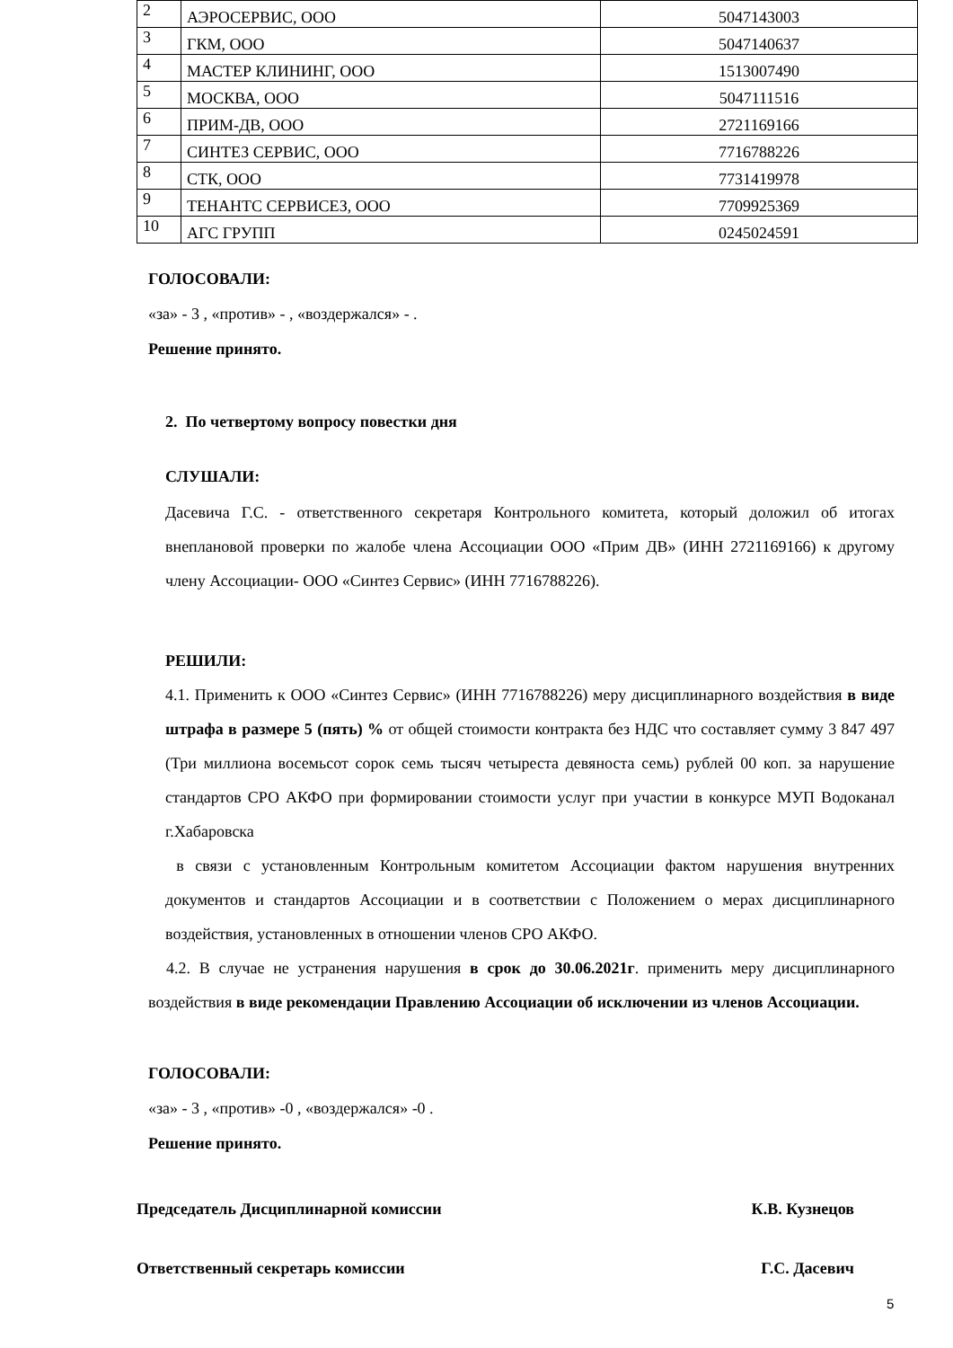| 2 | АЭРОСЕРВИС, ООО | 5047143003 |
| 3 | ГКМ, ООО | 5047140637 |
| 4 | МАСТЕР КЛИНИНГ, ООО | 1513007490 |
| 5 | МОСКВА, ООО | 5047111516 |
| 6 | ПРИМ-ДВ, ООО | 2721169166 |
| 7 | СИНТЕЗ СЕРВИС, ООО | 7716788226 |
| 8 | СТК, ООО | 7731419978 |
| 9 | ТЕНАНТС СЕРВИСЕЗ, ООО | 7709925369 |
| 10 | АГС ГРУПП | 0245024591 |
ГОЛОСОВАЛИ:
«за» - 3 , «против» - , «воздержался» - .
Решение принято.
2. По четвертому вопросу повестки дня
СЛУШАЛИ:
Дасевича Г.С. - ответственного секретаря Контрольного комитета, который доложил об итогах внеплановой проверки по жалобе члена Ассоциации ООО «Прим ДВ» (ИНН 2721169166) к другому члену Ассоциации- ООО «Синтез Сервис» (ИНН 7716788226).
РЕШИЛИ:
4.1. Применить к ООО «Синтез Сервис» (ИНН 7716788226) меру дисциплинарного воздействия в виде штрафа в размере 5 (пять) % от общей стоимости контракта без НДС что составляет сумму 3 847 497 (Три миллиона восемьсот сорок семь тысяч четыреста девяноста семь) рублей 00 коп. за нарушение стандартов СРО АКФО при формировании стоимости услуг при участии в конкурсе МУП Водоканал г.Хабаровска
в связи с установленным Контрольным комитетом Ассоциации фактом нарушения внутренних документов и стандартов Ассоциации и в соответствии с Положением о мерах дисциплинарного воздействия, установленных в отношении членов СРО АКФО.
4.2. В случае не устранения нарушения в срок до 30.06.2021г. применить меру дисциплинарного воздействия в виде рекомендации Правлению Ассоциации об исключении из членов Ассоциации.
ГОЛОСОВАЛИ:
«за» - 3 , «против» -0 , «воздержался» -0 .
Решение принято.
Председатель Дисциплинарной комиссии К.В. Кузнецов
Ответственный секретарь комиссии Г.С. Дасевич
5